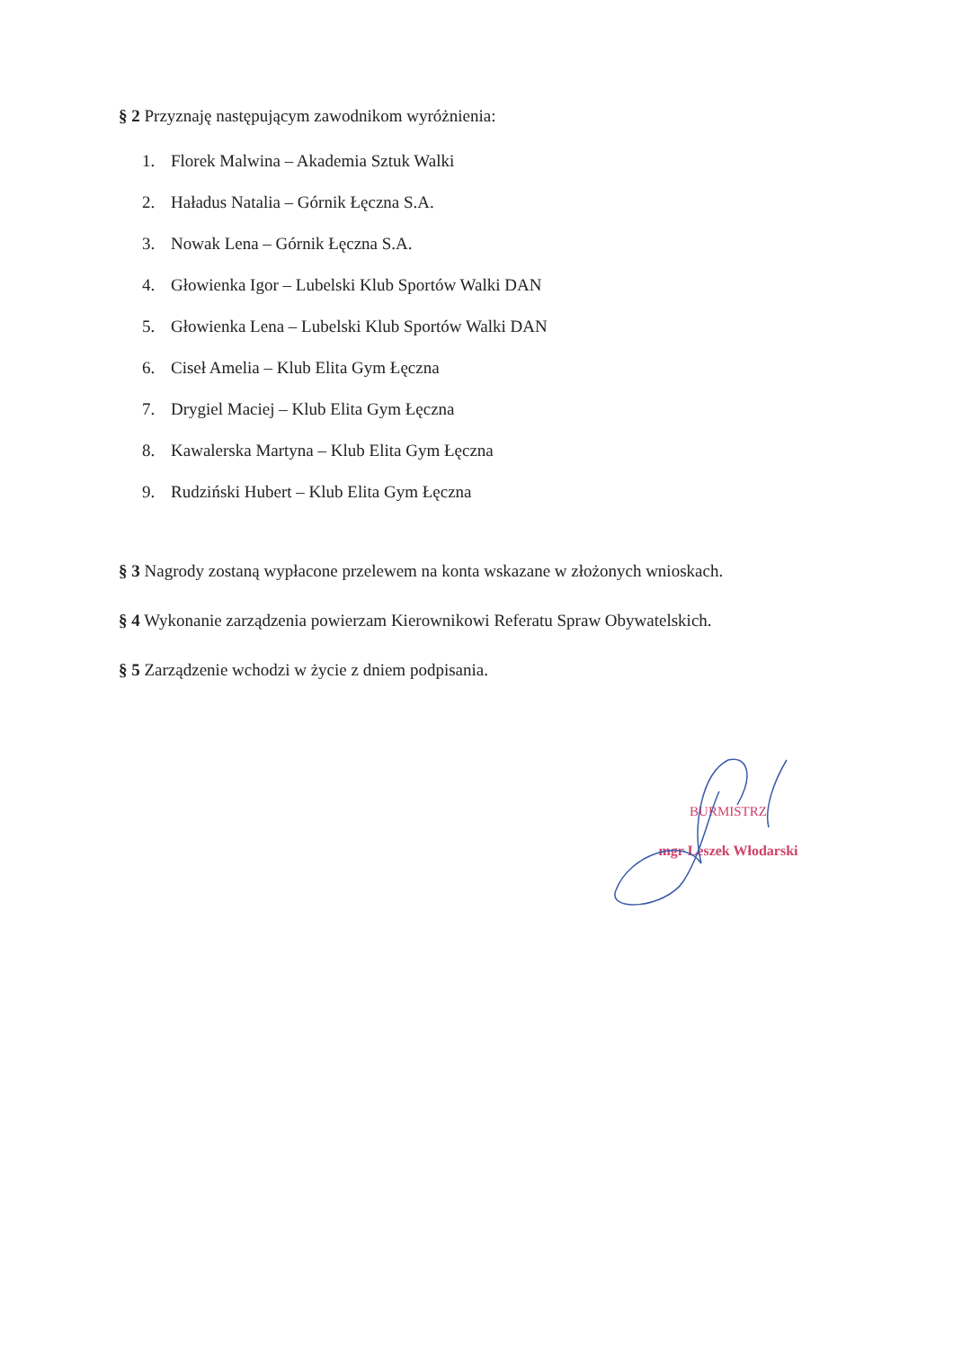§ 2 Przyznaję następującym zawodnikom wyróżnienia:
1. Florek Malwina – Akademia Sztuk Walki
2. Haładus Natalia – Górnik Łęczna S.A.
3. Nowak Lena – Górnik Łęczna S.A.
4. Głowienka Igor – Lubelski Klub Sportów Walki DAN
5. Głowienka Lena – Lubelski Klub Sportów Walki DAN
6. Ciseł Amelia – Klub Elita Gym Łęczna
7. Drygiel Maciej – Klub Elita Gym Łęczna
8. Kawalerska Martyna – Klub Elita Gym Łęczna
9. Rudziński Hubert – Klub Elita Gym Łęczna
§ 3 Nagrody zostaną wypłacone przelewem na konta wskazane w złożonych wnioskach.
§ 4 Wykonanie zarządzenia powierzam Kierownikowi Referatu Spraw Obywatelskich.
§ 5 Zarządzenie wchodzi w życie z dniem podpisania.
BURMISTRZ
mgr Leszek Włodarski